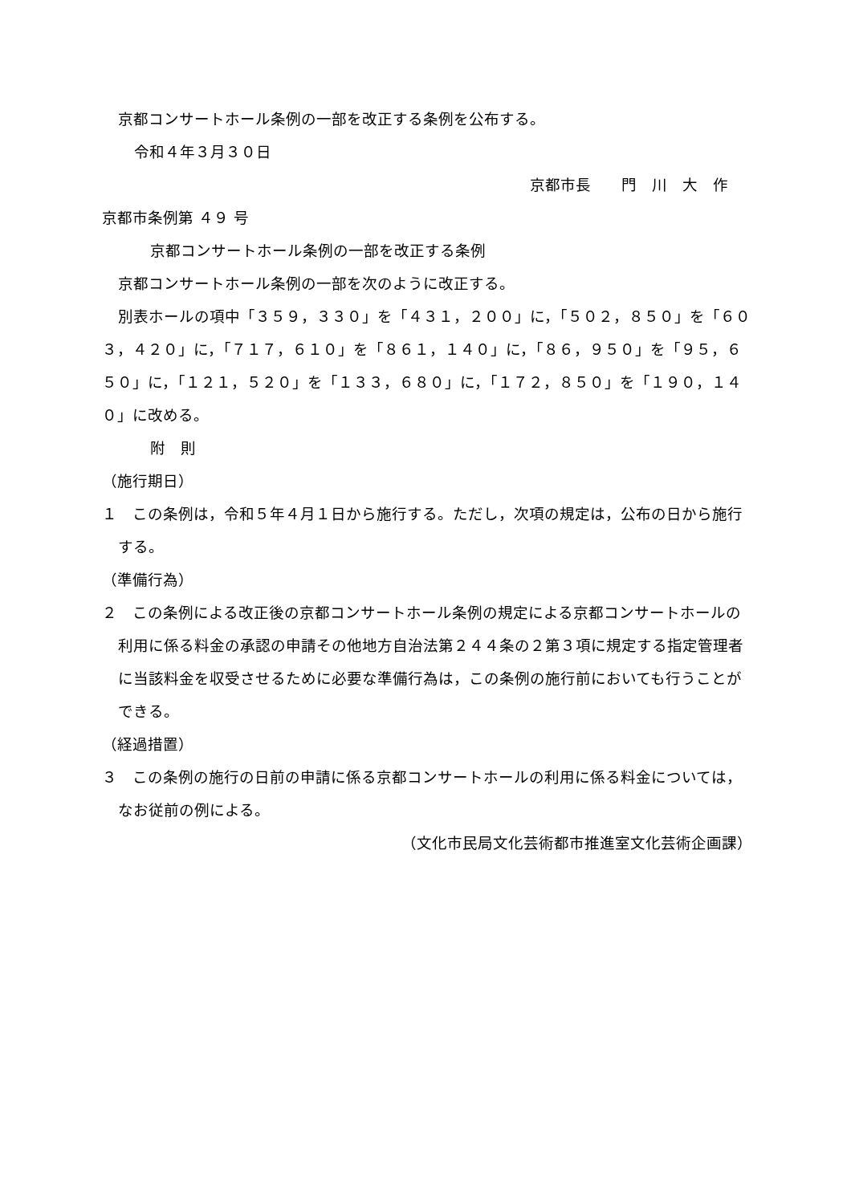京都コンサートホール条例の一部を改正する条例を公布する。
令和４年３月３０日
京都市長　　門　川　大　作
京都市条例第 ４９ 号
京都コンサートホール条例の一部を改正する条例
京都コンサートホール条例の一部を次のように改正する。
別表ホールの項中「３５９，３３０」を「４３１，２００」に，「５０２，８５０」を「６０３，４２０」に，「７１７，６１０」を「８６１，１４０」に，「８６，９５０」を「９５，６５０」に，「１２１，５２０」を「１３３，６８０」に，「１７２，８５０」を「１９０，１４０」に改める。
附　則
（施行期日）
１　この条例は，令和５年４月１日から施行する。ただし，次項の規定は，公布の日から施行する。
（準備行為）
２　この条例による改正後の京都コンサートホール条例の規定による京都コンサートホールの利用に係る料金の承認の申請その他地方自治法第２４４条の２第３項に規定する指定管理者に当該料金を収受させるために必要な準備行為は，この条例の施行前においても行うことができる。
（経過措置）
３　この条例の施行の日前の申請に係る京都コンサートホールの利用に係る料金については，なお従前の例による。
（文化市民局文化芸術都市推進室文化芸術企画課）